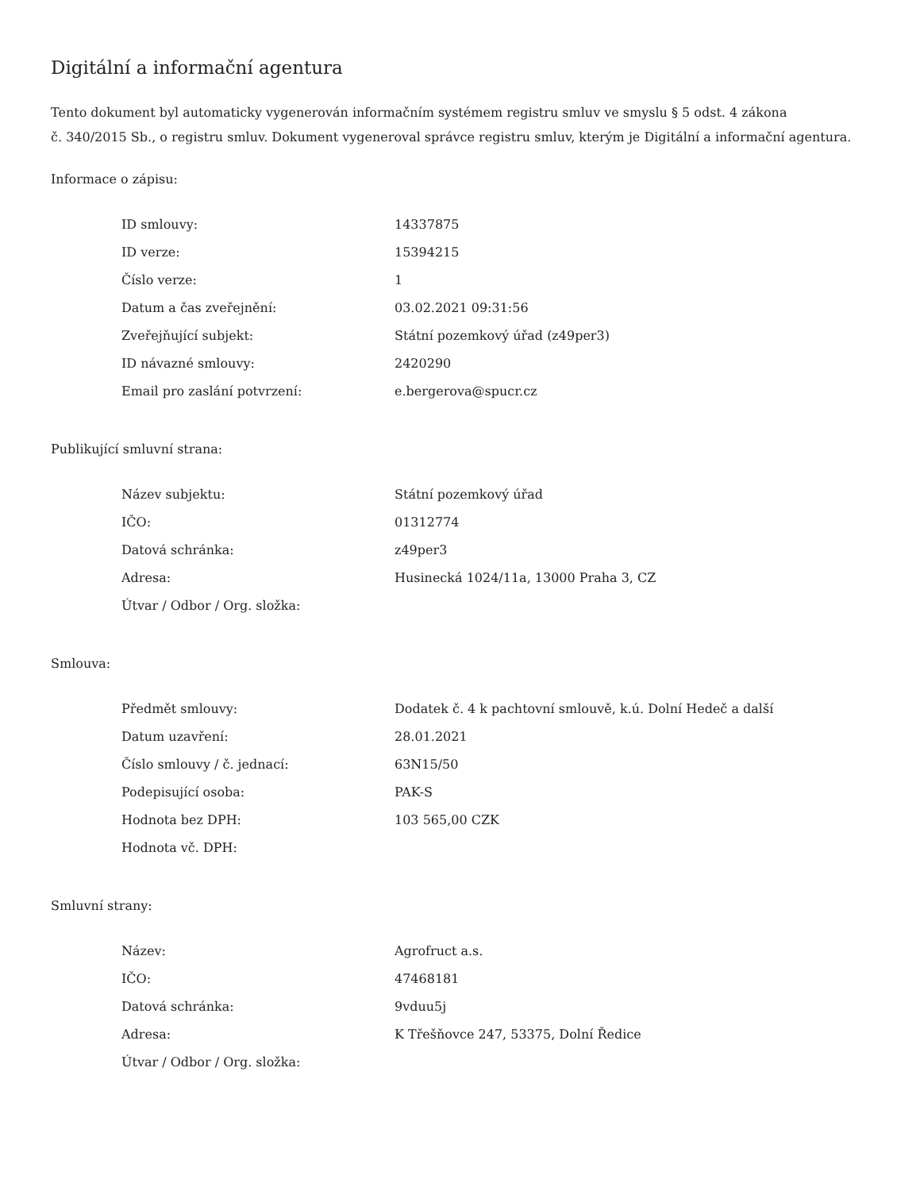Digitální a informační agentura
Tento dokument byl automaticky vygenerován informačním systémem registru smluv ve smyslu § 5 odst. 4 zákona
č. 340/2015 Sb., o registru smluv. Dokument vygeneroval správce registru smluv, kterým je Digitální a informační agentura.
Informace o zápisu:
| ID smlouvy: | 14337875 |
| ID verze: | 15394215 |
| Číslo verze: | 1 |
| Datum a čas zveřejnění: | 03.02.2021 09:31:56 |
| Zveřejňující subjekt: | Státní pozemkový úřad (z49per3) |
| ID návazné smlouvy: | 2420290 |
| Email pro zaslání potvrzení: | e.bergerova@spucr.cz |
Publikující smluvní strana:
| Název subjektu: | Státní pozemkový úřad |
| IČO: | 01312774 |
| Datová schránka: | z49per3 |
| Adresa: | Husinecká 1024/11a, 13000 Praha 3, CZ |
| Útvar / Odbor / Org. složka: | |
Smlouva:
| Předmět smlouvy: | Dodatek č. 4 k pachtovní smlouvě, k.ú. Dolní Hedeč a další |
| Datum uzavření: | 28.01.2021 |
| Číslo smlouvy / č. jednací: | 63N15/50 |
| Podepisující osoba: | PAK-S |
| Hodnota bez DPH: | 103 565,00 CZK |
| Hodnota vč. DPH: | |
Smluvní strany:
| Název: | Agrofruct a.s. |
| IČO: | 47468181 |
| Datová schránka: | 9vduu5j |
| Adresa: | K Třešňovce 247, 53375, Dolní Ředice |
| Útvar / Odbor / Org. složka: | |